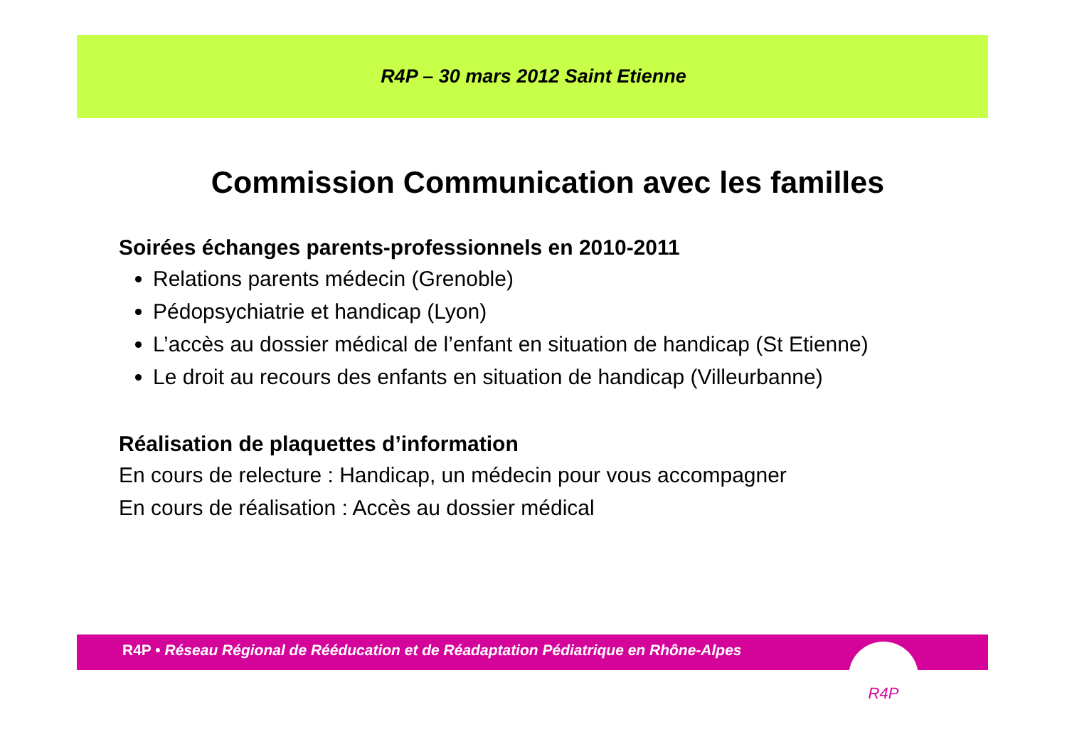R4P – 30 mars 2012 Saint Etienne
Commission Communication avec les familles
Soirées échanges parents-professionnels en 2010-2011
Relations parents médecin (Grenoble)
Pédopsychiatrie et handicap (Lyon)
L’accès au dossier médical de l’enfant en situation de handicap (St Etienne)
Le droit au recours des enfants en situation de handicap (Villeurbanne)
Réalisation de plaquettes d’information
En cours de relecture : Handicap, un médecin pour vous accompagner
En cours de réalisation : Accès au dossier médical
R4P • Réseau Régional de Rééducation et de Réadaptation Pédiatrique en Rhône-Alpes
R4P